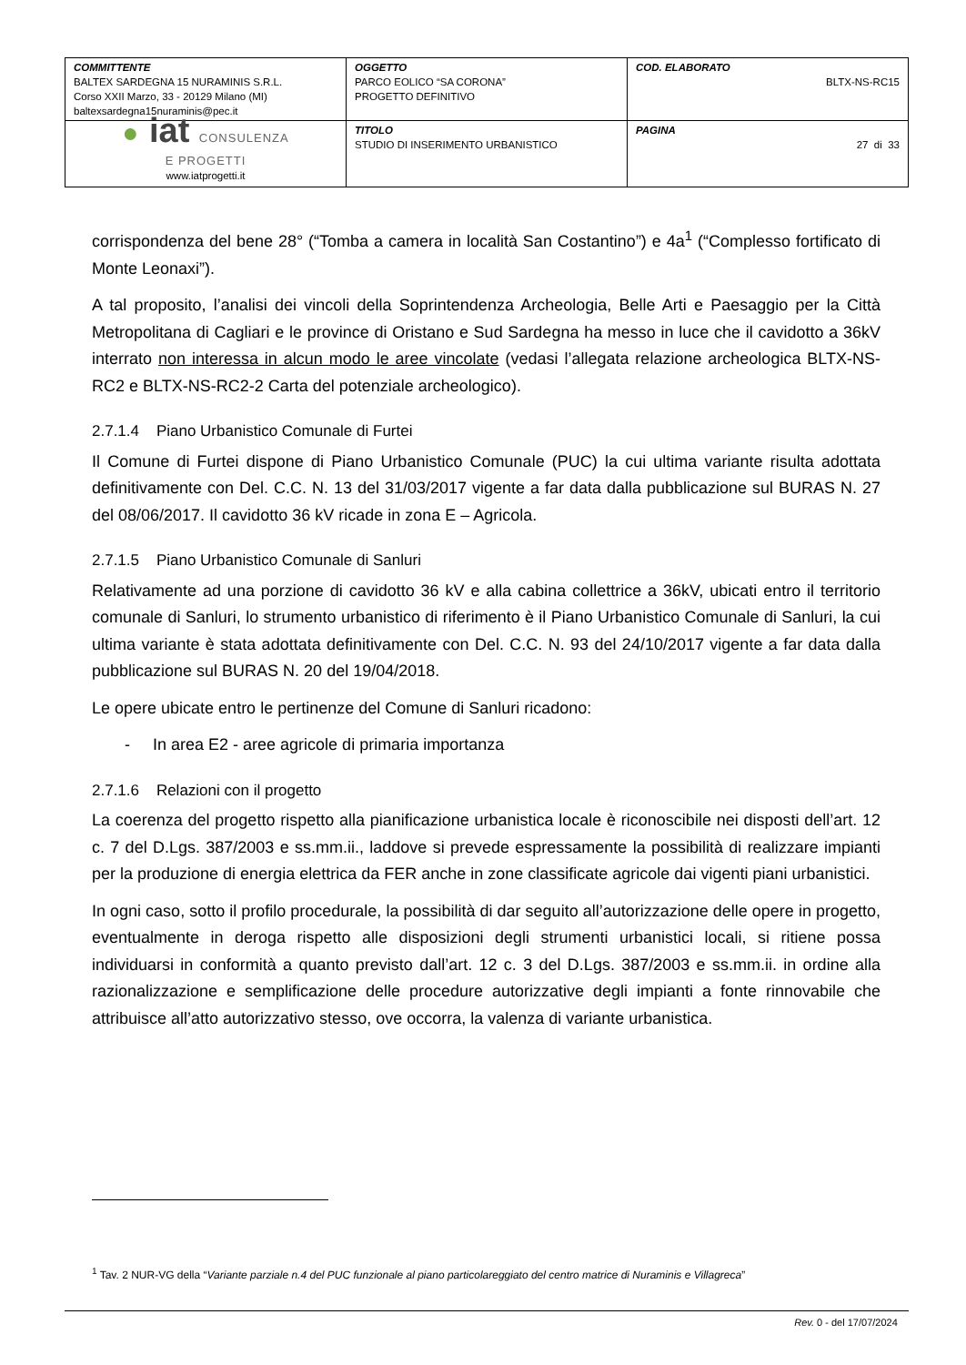| COMMITTENTE BALTEX SARDEGNA 15 NURAMINIS S.R.L. Corso XXII Marzo, 33 - 20129 Milano (MI) baltexsardegna15nuraminis@pec.it | OGGETTO PARCO EOLICO “SA CORONA” PROGETTO DEFINITIVO | COD. ELABORATO BLTX-NS-RC15 |
| ● iat CONSULENZA E PROGETTI www.iatprogetti.it | TITOLO STUDIO DI INSERIMENTO URBANISTICO | PAGINA 27 di 33 |
corrispondenza del bene 28° (“Tomba a camera in località San Costantino”) e 4a<sup>1</sup> (“Complesso fortificato di Monte Leonaxi”).
A tal proposito, l’analisi dei vincoli della Soprintendenza Archeologia, Belle Arti e Paesaggio per la Città Metropolitana di Cagliari e le province di Oristano e Sud Sardegna ha messo in luce che il cavidotto a 36kV interrato non interessa in alcun modo le aree vincolate (vedasi l’allegata relazione archeologica BLTX-NS-RC2 e BLTX-NS-RC2-2 Carta del potenziale archeologico).
2.7.1.4 Piano Urbanistico Comunale di Furtei
Il Comune di Furtei dispone di Piano Urbanistico Comunale (PUC) la cui ultima variante risulta adottata definitivamente con Del. C.C. N. 13 del 31/03/2017 vigente a far data dalla pubblicazione sul BURAS N. 27 del 08/06/2017. Il cavidotto 36 kV ricade in zona E – Agricola.
2.7.1.5 Piano Urbanistico Comunale di Sanluri
Relativamente ad una porzione di cavidotto 36 kV e alla cabina collettrice a 36kV, ubicati entro il territorio comunale di Sanluri, lo strumento urbanistico di riferimento è il Piano Urbanistico Comunale di Sanluri, la cui ultima variante è stata adottata definitivamente con Del. C.C. N. 93 del 24/10/2017 vigente a far data dalla pubblicazione sul BURAS N. 20 del 19/04/2018.
Le opere ubicate entro le pertinenze del Comune di Sanluri ricadono:
- In area E2 - aree agricole di primaria importanza
2.7.1.6 Relazioni con il progetto
La coerenza del progetto rispetto alla pianificazione urbanistica locale è riconoscibile nei disposti dell’art. 12 c. 7 del D.Lgs. 387/2003 e ss.mm.ii., laddove si prevede espressamente la possibilità di realizzare impianti per la produzione di energia elettrica da FER anche in zone classificate agricole dai vigenti piani urbanistici.
In ogni caso, sotto il profilo procedurale, la possibilità di dar seguito all’autorizzazione delle opere in progetto, eventualmente in deroga rispetto alle disposizioni degli strumenti urbanistici locali, si ritiene possa individuarsi in conformità a quanto previsto dall’art. 12 c. 3 del D.Lgs. 387/2003 e ss.mm.ii. in ordine alla razionalizzazione e semplificazione delle procedure autorizzative degli impianti a fonte rinnovabile che attribuisce all’atto autorizzativo stesso, ove occorra, la valenza di variante urbanistica.
<sup>1</sup> Tav. 2 NUR-VG della “Variante parziale n.4 del PUC funzionale al piano particolareggiato del centro matrice di Nuraminis e Villagreca”
Rev. 0 - del 17/07/2024